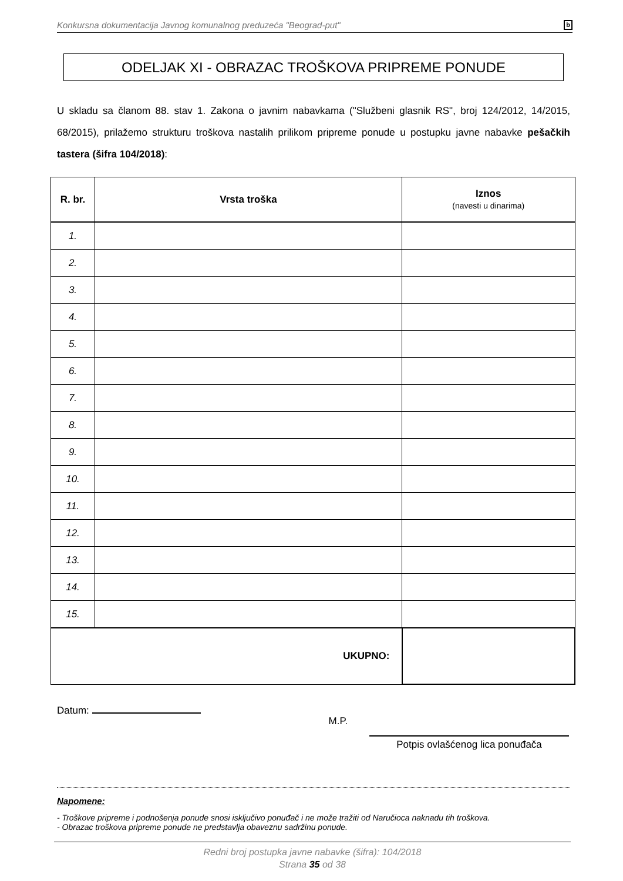Konkursna dokumentacija Javnog komunalnog preduzeća "Beograd-put" b
ODELJAK XI - OBRAZAC TROŠKOVA PRIPREME PONUDE
U skladu sa članom 88. stav 1. Zakona o javnim nabavkama ("Službeni glasnik RS", broj 124/2012, 14/2015, 68/2015), prilažemo strukturu troškova nastalih prilikom pripreme ponude u postupku javne nabavke pešačkih tastera (šifra 104/2018):
| R. br. | Vrsta troška | Iznos (navesti u dinarima) |
| --- | --- | --- |
| 1. | | |
| 2. | | |
| 3. | | |
| 4. | | |
| 5. | | |
| 6. | | |
| 7. | | |
| 8. | | |
| 9. | | |
| 10. | | |
| 11. | | |
| 12. | | |
| 13. | | |
| 14. | | |
| 15. | | |
| UKUPNO: | | |
Datum: M.P.
Potpis ovlašćenog lica ponuđača
Napomene:
- Troškove pripreme i podnošenja ponude snosi isključivo ponuđač i ne može tražiti od Naručioca naknadu tih troškova.
- Obrazac troškova pripreme ponude ne predstavlja obaveznu sadržinu ponude.
Redni broj postupka javne nabavke (šifra): 104/2018
Strana 35 od 38